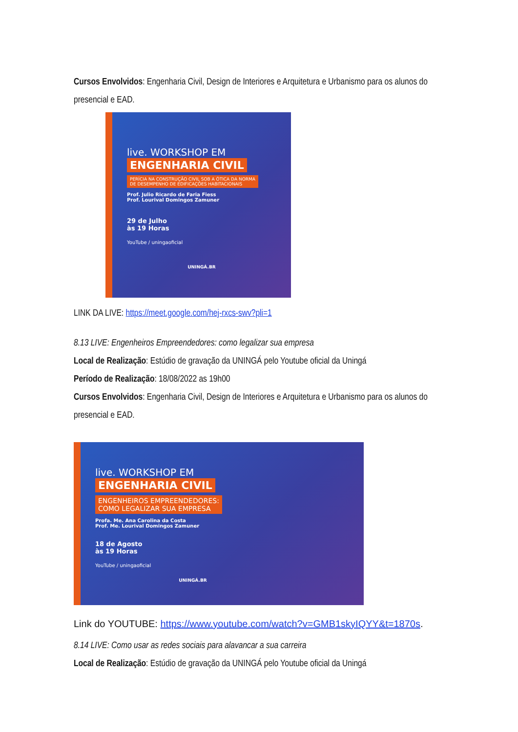Cursos Envolvidos: Engenharia Civil, Design de Interiores e Arquitetura e Urbanismo para os alunos do presencial e EAD.
live. WORKSHOP EM
ENGENHARIA CIVIL
PERÍCIA NA CONSTRUÇÃO CIVIL SOB A ÓTICA DA NORMA
DE DESEMPENHO DE EDIFICAÇÕES HABITACIONAIS
Prof. Julio Ricardo de Faria Fiess
Prof. Lourival Domingos Zamuner
29 de Julho
às 19 Horas
YouTube / uningaoficial
UNINGÁ.BR
LINK DA LIVE: https://meet.google.com/hej-rxcs-swv?pli=1
8.13 LIVE: Engenheiros Empreendedores: como legalizar sua empresa
Local de Realização: Estúdio de gravação da UNINGÁ pelo Youtube oficial da Uningá
Período de Realização: 18/08/2022 as 19h00
Cursos Envolvidos: Engenharia Civil, Design de Interiores e Arquitetura e Urbanismo para os alunos do presencial e EAD.
live. WORKSHOP EM
ENGENHARIA CIVIL
ENGENHEIROS EMPREENDEDORES:
COMO LEGALIZAR SUA EMPRESA
Profa. Me. Ana Carolina da Costa
Prof. Me. Lourival Domingos Zamuner
18 de Agosto
às 19 Horas
YouTube / uningaoficial
UNINGÁ.BR
Link do YOUTUBE: https://www.youtube.com/watch?v=GMB1skyIQYY&t=1870s.
8.14 LIVE: Como usar as redes sociais para alavancar a sua carreira
Local de Realização: Estúdio de gravação da UNINGÁ pelo Youtube oficial da Uningá